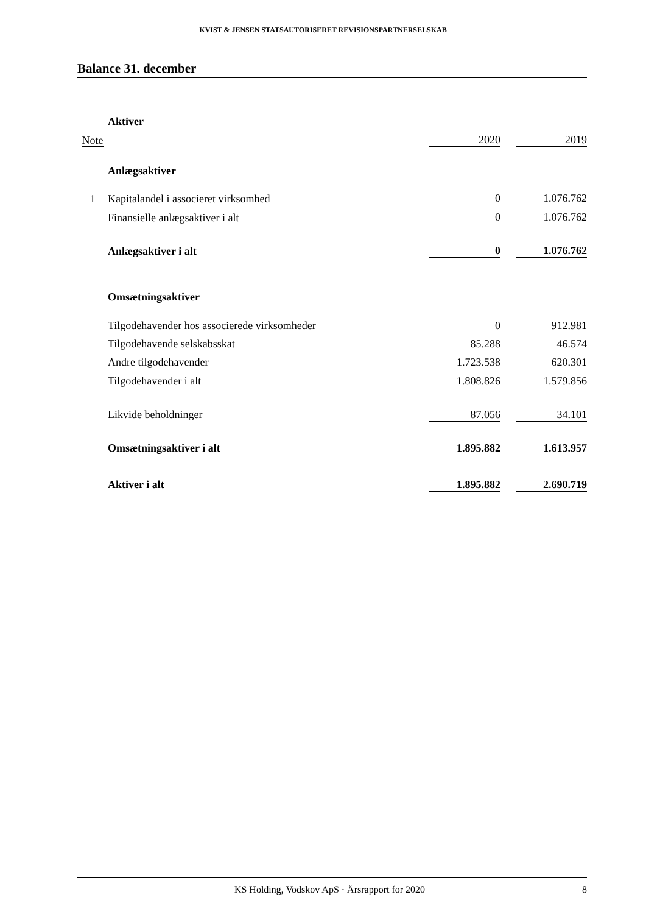KVIST & JENSEN STATSAUTORISERET REVISIONSPARTNERSELSKAB
Balance 31. december
| | Aktiver | | | |
| Note | | 2020 | | 2019 |
| | Anlægsaktiver | | | |
| 1 | Kapitalandel i associeret virksomhed | 0 | | 1.076.762 |
| | Finansielle anlægsaktiver i alt | 0 | | 1.076.762 |
| | Anlægsaktiver i alt | 0 | | 1.076.762 |
| | Omsætningsaktiver | | | |
| | Tilgodehavender hos associerede virksomheder | 0 | | 912.981 |
| | Tilgodehavende selskabsskat | 85.288 | | 46.574 |
| | Andre tilgodehavender | 1.723.538 | | 620.301 |
| | Tilgodehavender i alt | 1.808.826 | | 1.579.856 |
| | Likvide beholdninger | 87.056 | | 34.101 |
| | Omsætningsaktiver i alt | 1.895.882 | | 1.613.957 |
| | Aktiver i alt | 1.895.882 | | 2.690.719 |
KS Holding, Vodskov ApS · Årsrapport for 2020 8